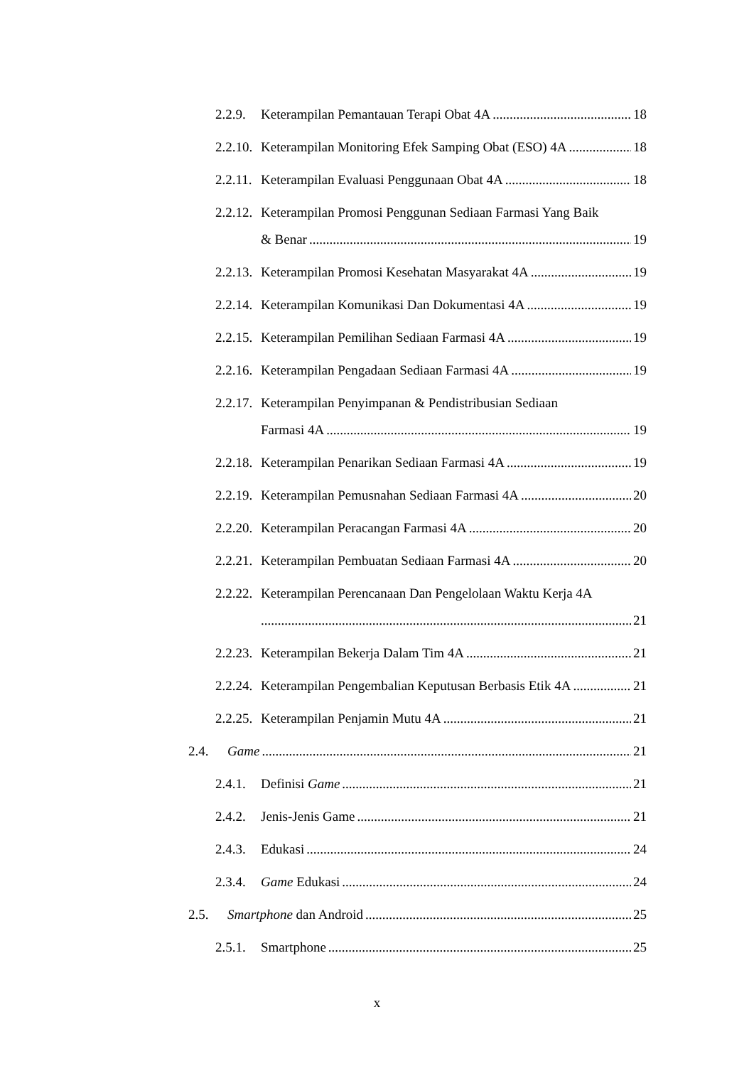2.2.9. Keterampilan Pemantauan Terapi Obat 4A 18
2.2.10. Keterampilan Monitoring Efek Samping Obat (ESO) 4A 18
2.2.11. Keterampilan Evaluasi Penggunaan Obat 4A 18
2.2.12. Keterampilan Promosi Penggunan Sediaan Farmasi Yang Baik
& Benar 19
2.2.13. Keterampilan Promosi Kesehatan Masyarakat 4A 19
2.2.14. Keterampilan Komunikasi Dan Dokumentasi 4A 19
2.2.15. Keterampilan Pemilihan Sediaan Farmasi 4A 19
2.2.16. Keterampilan Pengadaan Sediaan Farmasi 4A 19
2.2.17. Keterampilan Penyimpanan & Pendistribusian Sediaan
Farmasi 4A 19
2.2.18. Keterampilan Penarikan Sediaan Farmasi 4A 19
2.2.19. Keterampilan Pemusnahan Sediaan Farmasi 4A 20
2.2.20. Keterampilan Peracangan Farmasi 4A 20
2.2.21. Keterampilan Pembuatan Sediaan Farmasi 4A 20
2.2.22. Keterampilan Perencanaan Dan Pengelolaan Waktu Kerja 4A
21
2.2.23. Keterampilan Bekerja Dalam Tim 4A 21
2.2.24. Keterampilan Pengembalian Keputusan Berbasis Etik 4A 21
2.2.25. Keterampilan Penjamin Mutu 4A 21
2.4. Game 21
2.4.1. Definisi Game 21
2.4.2. Jenis-Jenis Game 21
2.4.3. Edukasi 24
2.3.4. Game Edukasi 24
2.5. Smartphone dan Android 25
2.5.1. Smartphone 25
x